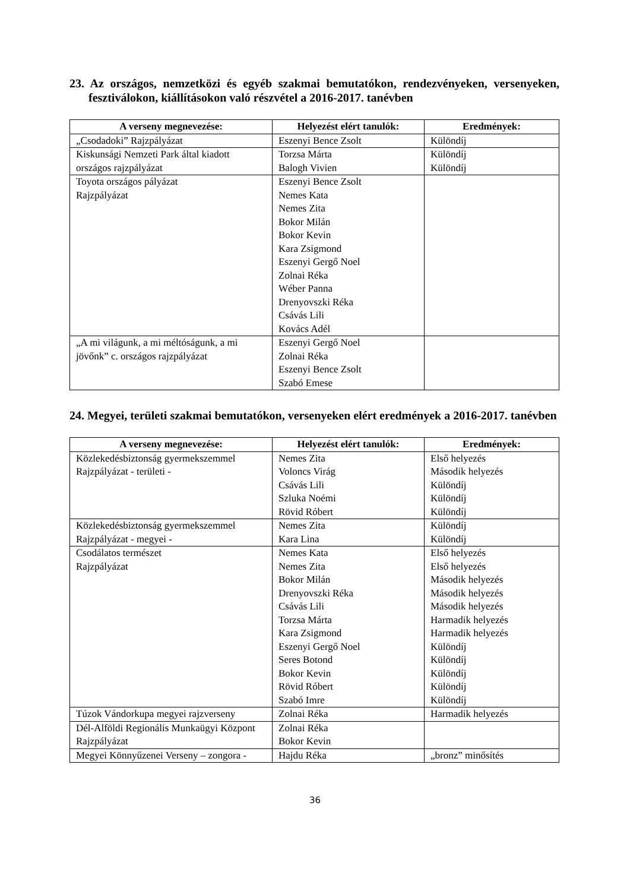23. Az országos, nemzetközi és egyéb szakmai bemutatókon, rendezvényeken, versenyeken, fesztiválokon, kiállításokon való részvétel a 2016-2017. tanévben
| A verseny megnevezése: | Helyezést elért tanulók: | Eredmények: |
| --- | --- | --- |
| „Csodadoki” Rajzpályázat | Eszenyi Bence Zsolt | Különdíj |
| Kiskunsági Nemzeti Park által kiadott országos rajzpályázat | Torzsa Márta Balogh Vivien | Különdíj Különdíj |
| Toyota országos pályázat Rajzpályázat | Eszenyi Bence Zsolt Nemes Kata Nemes Zita Bokor Milán Bokor Kevin Kara Zsigmond Eszenyi Gergő Noel Zolnai Réka Wéber Panna Drenyovszki Réka Csávás Lili Kovács Adél | |
| „A mi világunk, a mi méltóságunk, a mi jövőnk” c. országos rajzpályázat | Eszenyi Gergő Noel Zolnai Réka Eszenyi Bence Zsolt Szabó Emese | |
24. Megyei, területi szakmai bemutatókon, versenyeken elért eredmények a 2016-2017. tanévben
| A verseny megnevezése: | Helyezést elért tanulók: | Eredmények: |
| --- | --- | --- |
| Közlekedésbiztonság gyermekszemmel Rajzpályázat - területi - | Nemes Zita Voloncs Virág Csávás Lili Szluka Noémi Rövid Róbert | Első helyezés Második helyezés Különdíj Különdíj Különdíj |
| Közlekedésbiztonság gyermekszemmel Rajzpályázat - megyei - | Nemes Zita Kara Lina | Különdíj Különdíj |
| Csodálatos természet Rajzpályázat | Nemes Kata Nemes Zita Bokor Milán Drenyovszki Réka Csávás Lili Torzsa Márta Kara Zsigmond Eszenyi Gergő Noel Seres Botond Bokor Kevin Rövid Róbert Szabó Imre | Első helyezés Első helyezés Második helyezés Második helyezés Második helyezés Harmadik helyezés Harmadik helyezés Különdíj Különdíj Különdíj Különdíj Különdíj |
| Túzok Vándorkupa megyei rajzverseny | Zolnai Réka | Harmadik helyezés |
| Dél-Alföldi Regionális Munkaügyi Központ Rajzpályázat | Zolnai Réka Bokor Kevin | |
| Megyei Könnyűzenei Verseny – zongora - | Hajdu Réka | „bronz” minősítés |
36